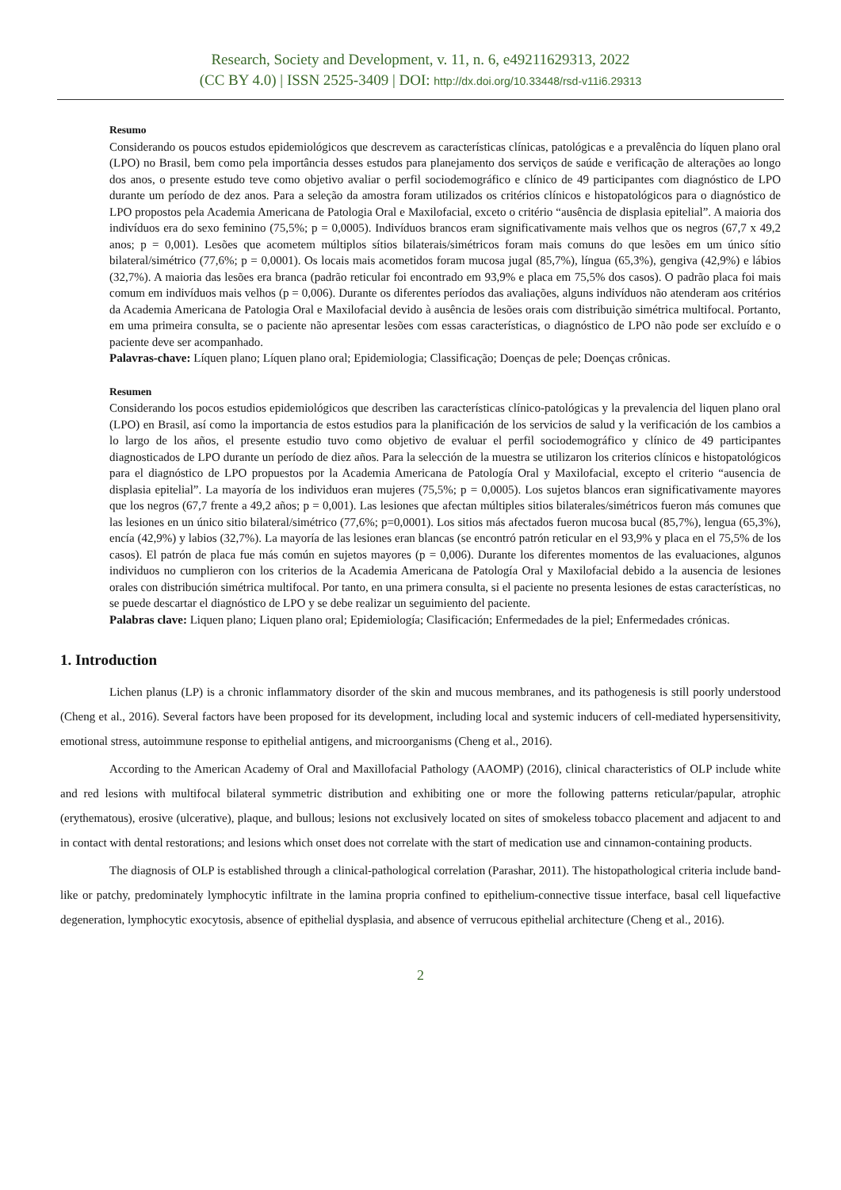Research, Society and Development, v. 11, n. 6, e49211629313, 2022
(CC BY 4.0) | ISSN 2525-3409 | DOI: http://dx.doi.org/10.33448/rsd-v11i6.29313
Resumo
Considerando os poucos estudos epidemiológicos que descrevem as características clínicas, patológicas e a prevalência do líquen plano oral (LPO) no Brasil, bem como pela importância desses estudos para planejamento dos serviços de saúde e verificação de alterações ao longo dos anos, o presente estudo teve como objetivo avaliar o perfil sociodemográfico e clínico de 49 participantes com diagnóstico de LPO durante um período de dez anos. Para a seleção da amostra foram utilizados os critérios clínicos e histopatológicos para o diagnóstico de LPO propostos pela Academia Americana de Patologia Oral e Maxilofacial, exceto o critério “ausência de displasia epitelial”. A maioria dos indivíduos era do sexo feminino (75,5%; p = 0,0005). Indivíduos brancos eram significativamente mais velhos que os negros (67,7 x 49,2 anos; p = 0,001). Lesões que acometem múltiplos sítios bilaterais/simétricos foram mais comuns do que lesões em um único sítio bilateral/simétrico (77,6%; p = 0,0001). Os locais mais acometidos foram mucosa jugal (85,7%), língua (65,3%), gengiva (42,9%) e lábios (32,7%). A maioria das lesões era branca (padrão reticular foi encontrado em 93,9% e placa em 75,5% dos casos). O padrão placa foi mais comum em indivíduos mais velhos (p = 0,006). Durante os diferentes períodos das avaliações, alguns indivíduos não atenderam aos critérios da Academia Americana de Patologia Oral e Maxilofacial devido à ausência de lesões orais com distribuição simétrica multifocal. Portanto, em uma primeira consulta, se o paciente não apresentar lesões com essas características, o diagnóstico de LPO não pode ser excluído e o paciente deve ser acompanhado.
Palavras-chave: Líquen plano; Líquen plano oral; Epidemiologia; Classificação; Doenças de pele; Doenças crônicas.
Resumen
Considerando los pocos estudios epidemiológicos que describen las características clínico-patológicas y la prevalencia del liquen plano oral (LPO) en Brasil, así como la importancia de estos estudios para la planificación de los servicios de salud y la verificación de los cambios a lo largo de los años, el presente estudio tuvo como objetivo de evaluar el perfil sociodemográfico y clínico de 49 participantes diagnosticados de LPO durante un período de diez años. Para la selección de la muestra se utilizaron los criterios clínicos e histopatológicos para el diagnóstico de LPO propuestos por la Academia Americana de Patología Oral y Maxilofacial, excepto el criterio “ausencia de displasia epitelial”. La mayoría de los individuos eran mujeres (75,5%; p = 0,0005). Los sujetos blancos eran significativamente mayores que los negros (67,7 frente a 49,2 años; p = 0,001). Las lesiones que afectan múltiples sitios bilaterales/simétricos fueron más comunes que las lesiones en un único sitio bilateral/simétrico (77,6%; p=0,0001). Los sitios más afectados fueron mucosa bucal (85,7%), lengua (65,3%), encía (42,9%) y labios (32,7%). La mayoría de las lesiones eran blancas (se encontró patrón reticular en el 93,9% y placa en el 75,5% de los casos). El patrón de placa fue más común en sujetos mayores (p = 0,006). Durante los diferentes momentos de las evaluaciones, algunos individuos no cumplieron con los criterios de la Academia Americana de Patología Oral y Maxilofacial debido a la ausencia de lesiones orales con distribución simétrica multifocal. Por tanto, en una primera consulta, si el paciente no presenta lesiones de estas características, no se puede descartar el diagnóstico de LPO y se debe realizar un seguimiento del paciente.
Palabras clave: Liquen plano; Liquen plano oral; Epidemiología; Clasificación; Enfermedades de la piel; Enfermedades crónicas.
1. Introduction
Lichen planus (LP) is a chronic inflammatory disorder of the skin and mucous membranes, and its pathogenesis is still poorly understood (Cheng et al., 2016). Several factors have been proposed for its development, including local and systemic inducers of cell-mediated hypersensitivity, emotional stress, autoimmune response to epithelial antigens, and microorganisms (Cheng et al., 2016).
According to the American Academy of Oral and Maxillofacial Pathology (AAOMP) (2016), clinical characteristics of OLP include white and red lesions with multifocal bilateral symmetric distribution and exhibiting one or more the following patterns reticular/papular, atrophic (erythematous), erosive (ulcerative), plaque, and bullous; lesions not exclusively located on sites of smokeless tobacco placement and adjacent to and in contact with dental restorations; and lesions which onset does not correlate with the start of medication use and cinnamon-containing products.
The diagnosis of OLP is established through a clinical-pathological correlation (Parashar, 2011). The histopathological criteria include band-like or patchy, predominately lymphocytic infiltrate in the lamina propria confined to epithelium-connective tissue interface, basal cell liquefactive degeneration, lymphocytic exocytosis, absence of epithelial dysplasia, and absence of verrucous epithelial architecture (Cheng et al., 2016).
2